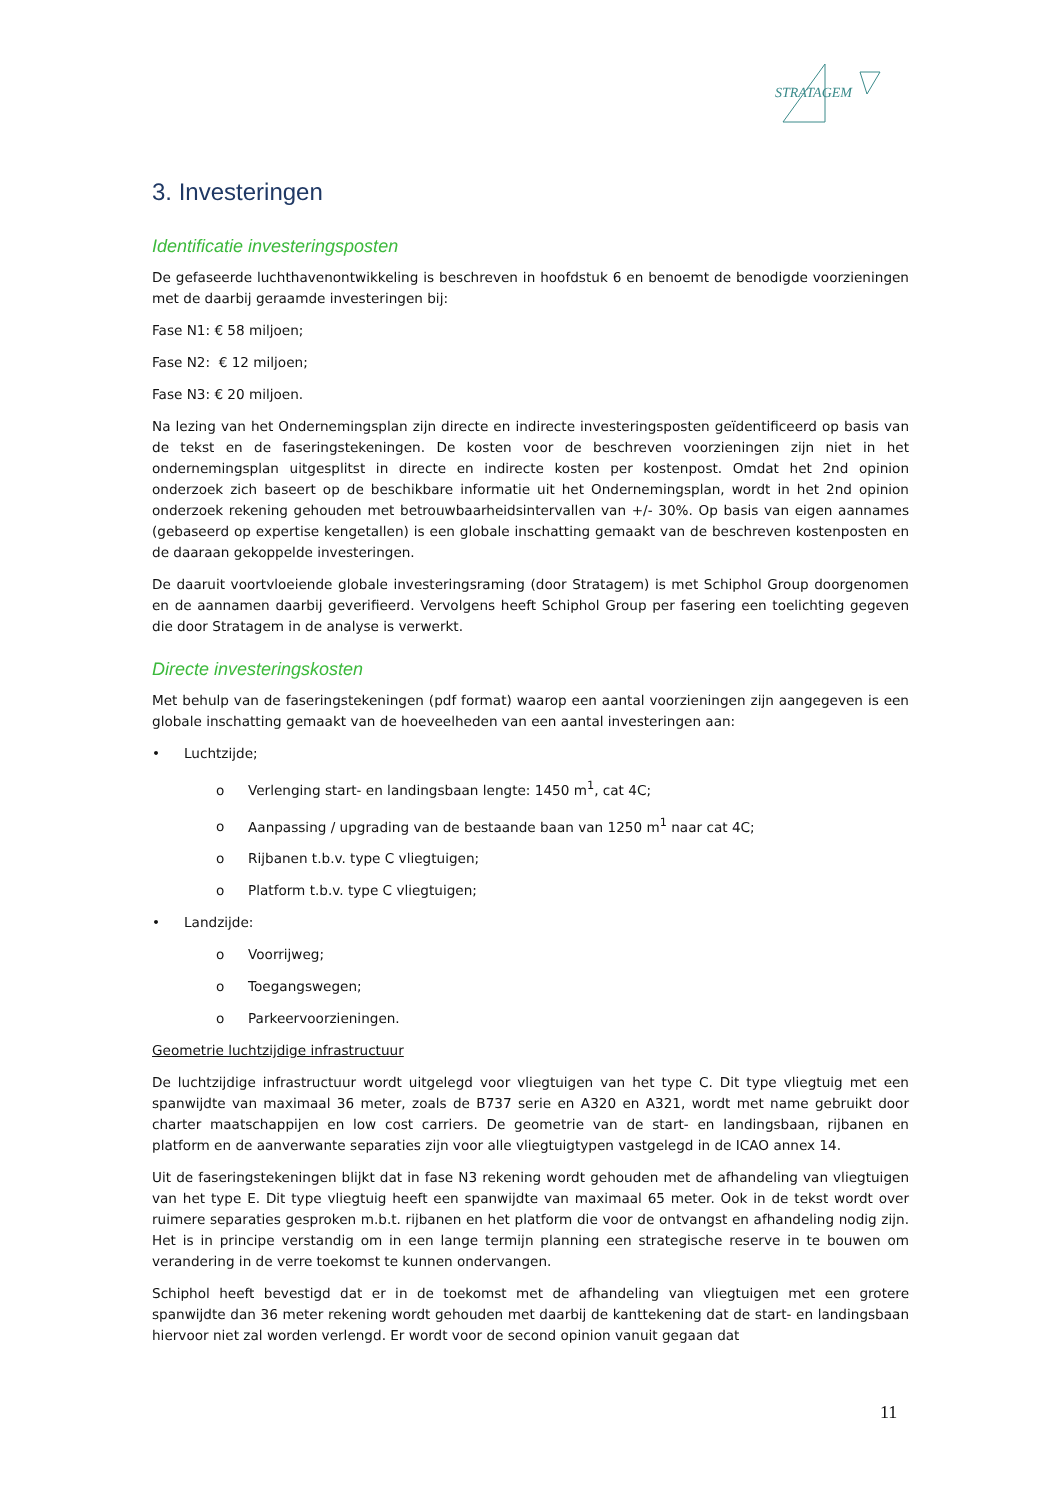STRATAGEM
3. Investeringen
Identificatie investeringsposten
De gefaseerde luchthavenontwikkeling is beschreven in hoofdstuk 6 en benoemt de benodigde voorzieningen met de daarbij geraamde investeringen bij:
Fase N1: € 58 miljoen;
Fase N2: € 12 miljoen;
Fase N3: € 20 miljoen.
Na lezing van het Ondernemingsplan zijn directe en indirecte investeringsposten geïdentificeerd op basis van de tekst en de faseringstekeningen. De kosten voor de beschreven voorzieningen zijn niet in het ondernemingsplan uitgesplitst in directe en indirecte kosten per kostenpost. Omdat het 2nd opinion onderzoek zich baseert op de beschikbare informatie uit het Ondernemingsplan, wordt in het 2nd opinion onderzoek rekening gehouden met betrouwbaarheidsintervallen van +/- 30%. Op basis van eigen aannames (gebaseerd op expertise kengetallen) is een globale inschatting gemaakt van de beschreven kostenposten en de daaraan gekoppelde investeringen.
De daaruit voortvloeiende globale investeringsraming (door Stratagem) is met Schiphol Group doorgenomen en de aannamen daarbij geverifieerd. Vervolgens heeft Schiphol Group per fasering een toelichting gegeven die door Stratagem in de analyse is verwerkt.
Directe investeringskosten
Met behulp van de faseringstekeningen (pdf format) waarop een aantal voorzieningen zijn aangegeven is een globale inschatting gemaakt van de hoeveelheden van een aantal investeringen aan:
• Luchtzijde;
o Verlenging start- en landingsbaan lengte: 1450 m<sup>1</sup>, cat 4C;
o Aanpassing / upgrading van de bestaande baan van 1250 m<sup>1</sup> naar cat 4C;
o Rijbanen t.b.v. type C vliegtuigen;
o Platform t.b.v. type C vliegtuigen;
• Landzijde:
o Voorrijweg;
o Toegangswegen;
o Parkeervoorzieningen.
Geometrie luchtzijdige infrastructuur
De luchtzijdige infrastructuur wordt uitgelegd voor vliegtuigen van het type C. Dit type vliegtuig met een spanwijdte van maximaal 36 meter, zoals de B737 serie en A320 en A321, wordt met name gebruikt door charter maatschappijen en low cost carriers. De geometrie van de start- en landingsbaan, rijbanen en platform en de aanverwante separaties zijn voor alle vliegtuigtypen vastgelegd in de ICAO annex 14.
Uit de faseringstekeningen blijkt dat in fase N3 rekening wordt gehouden met de afhandeling van vliegtuigen van het type E. Dit type vliegtuig heeft een spanwijdte van maximaal 65 meter. Ook in de tekst wordt over ruimere separaties gesproken m.b.t. rijbanen en het platform die voor de ontvangst en afhandeling nodig zijn. Het is in principe verstandig om in een lange termijn planning een strategische reserve in te bouwen om verandering in de verre toekomst te kunnen ondervangen.
Schiphol heeft bevestigd dat er in de toekomst met de afhandeling van vliegtuigen met een grotere spanwijdte dan 36 meter rekening wordt gehouden met daarbij de kanttekening dat de start- en landingsbaan hiervoor niet zal worden verlengd. Er wordt voor de second opinion vanuit gegaan dat
11